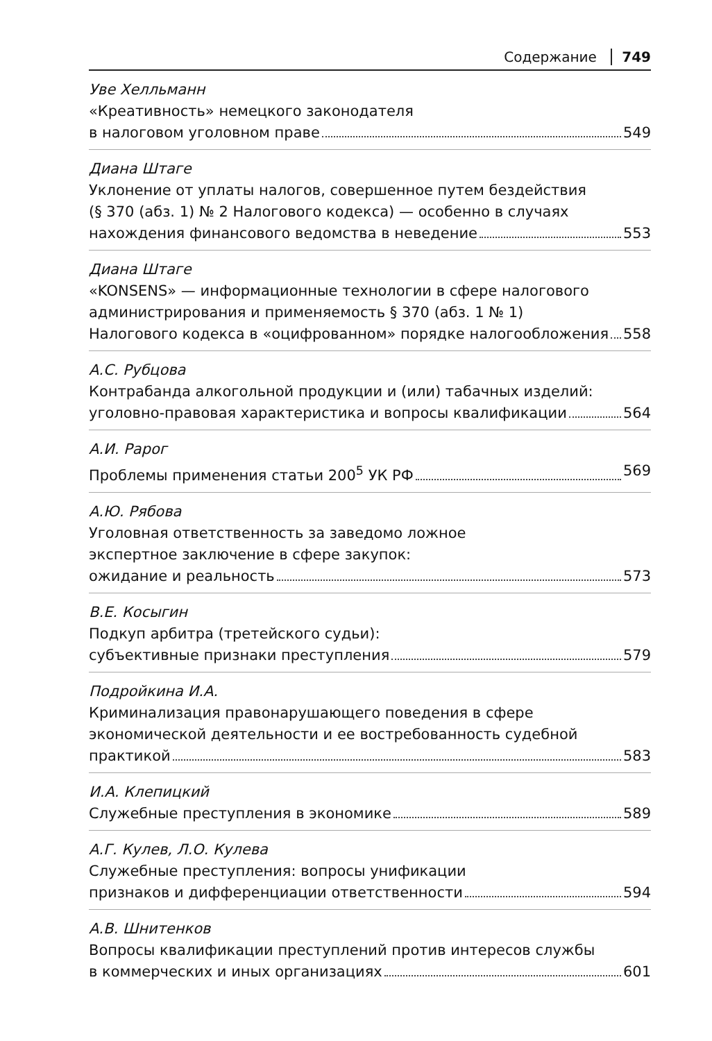Содержание 749
Уве Хелльманн
«Креативность» немецкого законодателя
в налоговом уголовном праве 549
Диана Штаге
Уклонение от уплаты налогов, совершенное путем бездействия
(§ 370 (абз. 1) № 2 Налогового кодекса) — особенно в случаях
нахождения финансового ведомства в неведение 553
Диана Штаге
«KONSENS» — информационные технологии в сфере налогового
администрирования и применяемость § 370 (абз. 1 № 1)
Налогового кодекса в «оцифрованном» порядке налогообложения 558
А.С. Рубцова
Контрабанда алкогольной продукции и (или) табачных изделий:
уголовно-правовая характеристика и вопросы квалификации 564
А.И. Рарог
Проблемы применения статьи 200<sup>5</sup> УК РФ 569
А.Ю. Рябова
Уголовная ответственность за заведомо ложное
экспертное заключение в сфере закупок:
ожидание и реальность 573
В.Е. Косыгин
Подкуп арбитра (третейского судьи):
субъективные признаки преступления 579
Подройкина И.А.
Криминализация правонарушающего поведения в сфере
экономической деятельности и ее востребованность судебной
практикой 583
И.А. Клепицкий
Служебные преступления в экономике 589
А.Г. Кулев, Л.О. Кулева
Служебные преступления: вопросы унификации
признаков и дифференциации ответственности 594
А.В. Шнитенков
Вопросы квалификации преступлений против интересов службы
в коммерческих и иных организациях 601